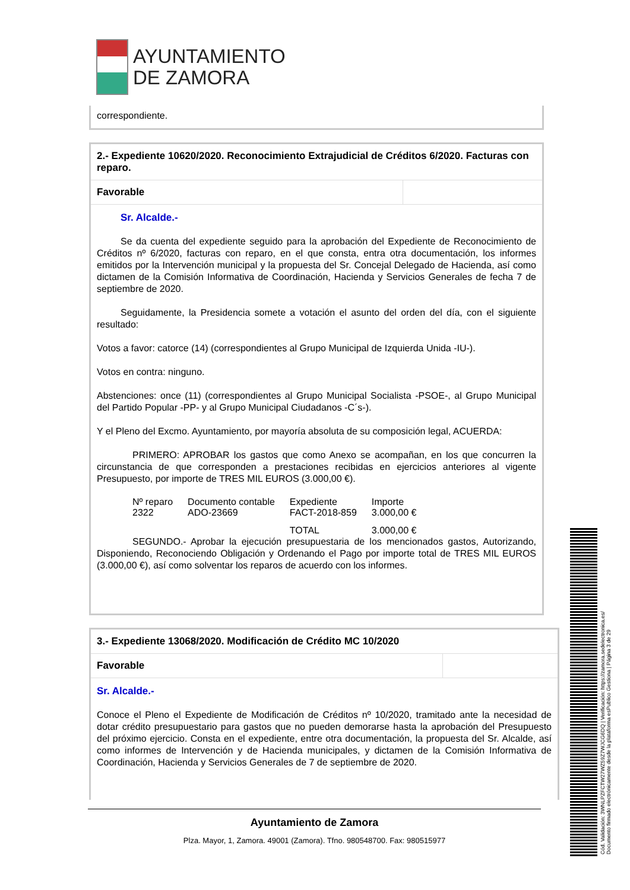AYUNTAMIENTO
DE ZAMORA
correspondiente.
2.- Expediente 10620/2020. Reconocimiento Extrajudicial de Créditos 6/2020. Facturas con reparo.
Favorable
Sr. Alcalde.-
Se da cuenta del expediente seguido para la aprobación del Expediente de Reconocimiento de Créditos nº 6/2020, facturas con reparo, en el que consta, entra otra documentación, los informes emitidos por la Intervención municipal y la propuesta del Sr. Concejal Delegado de Hacienda, así como dictamen de la Comisión Informativa de Coordinación, Hacienda y Servicios Generales de fecha 7 de septiembre de 2020.
Seguidamente, la Presidencia somete a votación el asunto del orden del día, con el siguiente resultado:
Votos a favor: catorce (14) (correspondientes al Grupo Municipal de Izquierda Unida -IU-).
Votos en contra: ninguno.
Abstenciones: once (11) (correspondientes al Grupo Municipal Socialista -PSOE-, al Grupo Municipal del Partido Popular -PP- y al Grupo Municipal Ciudadanos -C´s-).
Y el Pleno del Excmo. Ayuntamiento, por mayoría absoluta de su composición legal, ACUERDA:
PRIMERO: APROBAR los gastos que como Anexo se acompañan, en los que concurren la circunstancia de que corresponden a prestaciones recibidas en ejercicios anteriores al vigente Presupuesto, por importe de TRES MIL EUROS (3.000,00 €).
| Nº reparo | Documento contable | Expediente | Importe |
| --- | --- | --- | --- |
| 2322 | ADO-23669 | FACT-2018-859 | 3.000,00 € |
| | | TOTAL | 3.000,00 € |
SEGUNDO.- Aprobar la ejecución presupuestaria de los mencionados gastos, Autorizando, Disponiendo, Reconociendo Obligación y Ordenando el Pago por importe total de TRES MIL EUROS (3.000,00 €), así como solventar los reparos de acuerdo con los informes.
3.- Expediente 13068/2020. Modificación de Crédito MC 10/2020
Favorable
Sr. Alcalde.-
Conoce el Pleno el Expediente de Modificación de Créditos nº 10/2020, tramitado ante la necesidad de dotar crédito presupuestario para gastos que no pueden demorarse hasta la aprobación del Presupuesto del próximo ejercicio. Consta en el expediente, entre otra documentación, la propuesta del Sr. Alcalde, así como informes de Intervención y de Hacienda municipales, y dictamen de la Comisión Informativa de Coordinación, Hacienda y Servicios Generales de 7 de septiembre de 2020.
Ayuntamiento de Zamora
Plza. Mayor, 1, Zamora. 49001 (Zamora). Tfno. 980548700. Fax: 980515977
Cód. Validación: 3WNLPZFCTW27WZ59Z7WJCG6DQ | Verificación: https://zamora.sedelectronica.es/
Documento firmado electrónicamente desde la plataforma esPublico Gestiona | Página 3 de 29